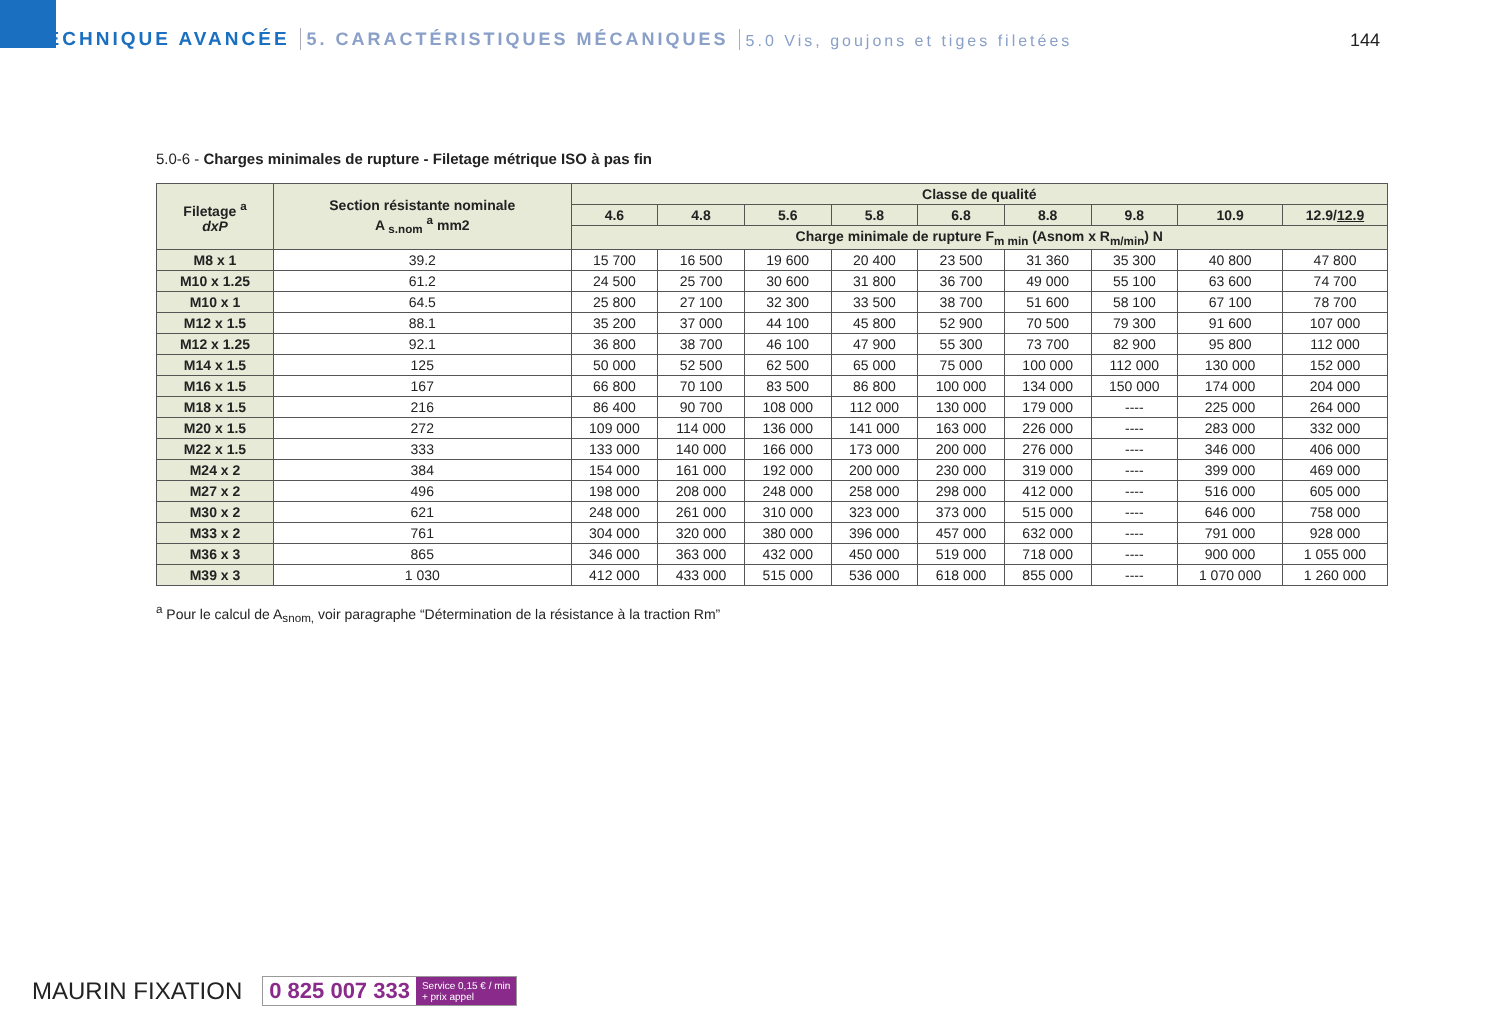TECHNIQUE AVANCÉE 5. CARACTÉRISTIQUES MÉCANIQUES 5.0 Vis, goujons et tiges filetées
144
5.0-6 - Charges minimales de rupture - Filetage métrique ISO à pas fin
| Filetage <sup>a</sup> dxP | Section résistante nominale A <sub>s.nom</sub> <sup>a</sup> mm2 | Classe de qualité | | | | | | | | |
| --- | --- | --- | --- | --- | --- | --- | --- | --- | --- | --- |
| | | 4.6 | 4.8 | 5.6 | 5.8 | 6.8 | 8.8 | 9.8 | 10.9 | 12.9/ 12.9 |
| | | Charge minimale de rupture F<sub>m min</sub> (Asnom x R<sub>m/min</sub>) N | | | | | | | | |
| M8 x 1 | 39.2 | 15 700 | 16 500 | 19 600 | 20 400 | 23 500 | 31 360 | 35 300 | 40 800 | 47 800 |
| M10 x 1.25 | 61.2 | 24 500 | 25 700 | 30 600 | 31 800 | 36 700 | 49 000 | 55 100 | 63 600 | 74 700 |
| M10 x 1 | 64.5 | 25 800 | 27 100 | 32 300 | 33 500 | 38 700 | 51 600 | 58 100 | 67 100 | 78 700 |
| M12 x 1.5 | 88.1 | 35 200 | 37 000 | 44 100 | 45 800 | 52 900 | 70 500 | 79 300 | 91 600 | 107 000 |
| M12 x 1.25 | 92.1 | 36 800 | 38 700 | 46 100 | 47 900 | 55 300 | 73 700 | 82 900 | 95 800 | 112 000 |
| M14 x 1.5 | 125 | 50 000 | 52 500 | 62 500 | 65 000 | 75 000 | 100 000 | 112 000 | 130 000 | 152 000 |
| M16 x 1.5 | 167 | 66 800 | 70 100 | 83 500 | 86 800 | 100 000 | 134 000 | 150 000 | 174 000 | 204 000 |
| M18 x 1.5 | 216 | 86 400 | 90 700 | 108 000 | 112 000 | 130 000 | 179 000 | ---- | 225 000 | 264 000 |
| M20 x 1.5 | 272 | 109 000 | 114 000 | 136 000 | 141 000 | 163 000 | 226 000 | ---- | 283 000 | 332 000 |
| M22 x 1.5 | 333 | 133 000 | 140 000 | 166 000 | 173 000 | 200 000 | 276 000 | ---- | 346 000 | 406 000 |
| M24 x 2 | 384 | 154 000 | 161 000 | 192 000 | 200 000 | 230 000 | 319 000 | ---- | 399 000 | 469 000 |
| M27 x 2 | 496 | 198 000 | 208 000 | 248 000 | 258 000 | 298 000 | 412 000 | ---- | 516 000 | 605 000 |
| M30 x 2 | 621 | 248 000 | 261 000 | 310 000 | 323 000 | 373 000 | 515 000 | ---- | 646 000 | 758 000 |
| M33 x 2 | 761 | 304 000 | 320 000 | 380 000 | 396 000 | 457 000 | 632 000 | ---- | 791 000 | 928 000 |
| M36 x 3 | 865 | 346 000 | 363 000 | 432 000 | 450 000 | 519 000 | 718 000 | ---- | 900 000 | 1 055 000 |
| M39 x 3 | 1 030 | 412 000 | 433 000 | 515 000 | 536 000 | 618 000 | 855 000 | ---- | 1 070 000 | 1 260 000 |
<sup>a</sup> Pour le calcul de A<sub>snom,</sub> voir paragraphe “Détermination de la résistance à la traction Rm”
MAURIN FIXATION 0 825 007 333 Service 0,15 € / min
+ prix appel